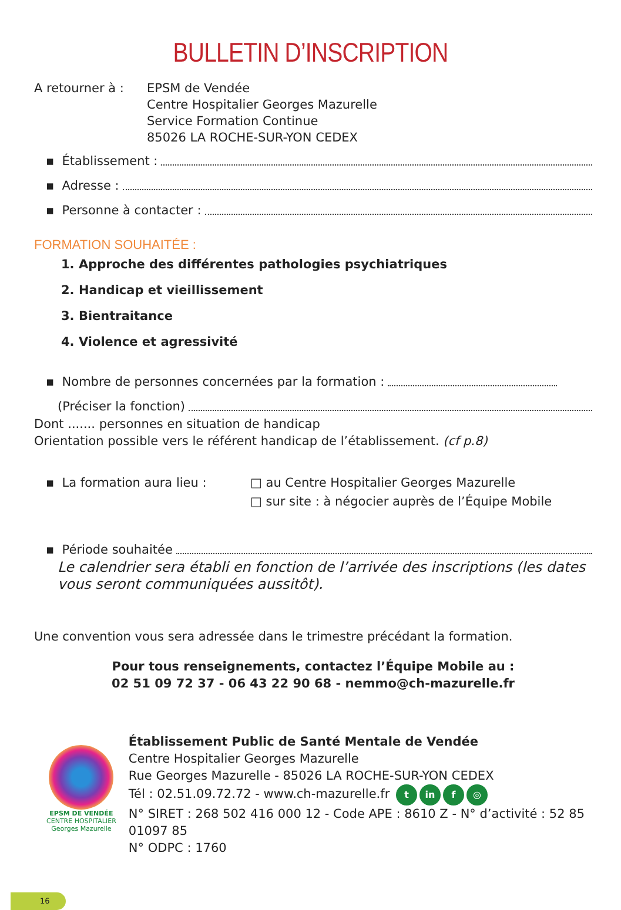BULLETIN D’INSCRIPTION
A retourner à : EPSM de Vendée
Centre Hospitalier Georges Mazurelle
Service Formation Continue
85026 LA ROCHE-SUR-YON CEDEX
▪ Établissement :
▪ Adresse :
▪ Personne à contacter :
FORMATION SOUHAITÉE :
1. Approche des différentes pathologies psychiatriques
2. Handicap et vieillissement
3. Bientraitance
4. Violence et agressivité
▪ Nombre de personnes concernées par la formation :
(Préciser la fonction)
Dont ....... personnes en situation de handicap
Orientation possible vers le référent handicap de l’établissement. (cf p.8)
▪ La formation aura lieu : □ au Centre Hospitalier Georges Mazurelle
□ sur site : à négocier auprès de l’Équipe Mobile
▪ Période souhaitée
Le calendrier sera établi en fonction de l’arrivée des inscriptions (les dates vous seront communiquées aussitôt).
Une convention vous sera adressée dans le trimestre précédant la formation.
Pour tous renseignements, contactez l’Équipe Mobile au :
02 51 09 72 37 - 06 43 22 90 68 - nemmo@ch-mazurelle.fr
EPSM DE VENDÉE
CENTRE HOSPITALIER
Georges Mazurelle
Établissement Public de Santé Mentale de Vendée
Centre Hospitalier Georges Mazurelle
Rue Georges Mazurelle - 85026 LA ROCHE-SUR-YON CEDEX
Tél : 02.51.09.72.72 - www.ch-mazurelle.fr t in f ◎
N° SIRET : 268 502 416 000 12 - Code APE : 8610 Z - N° d’activité : 52 85 01097 85
N° ODPC : 1760
16